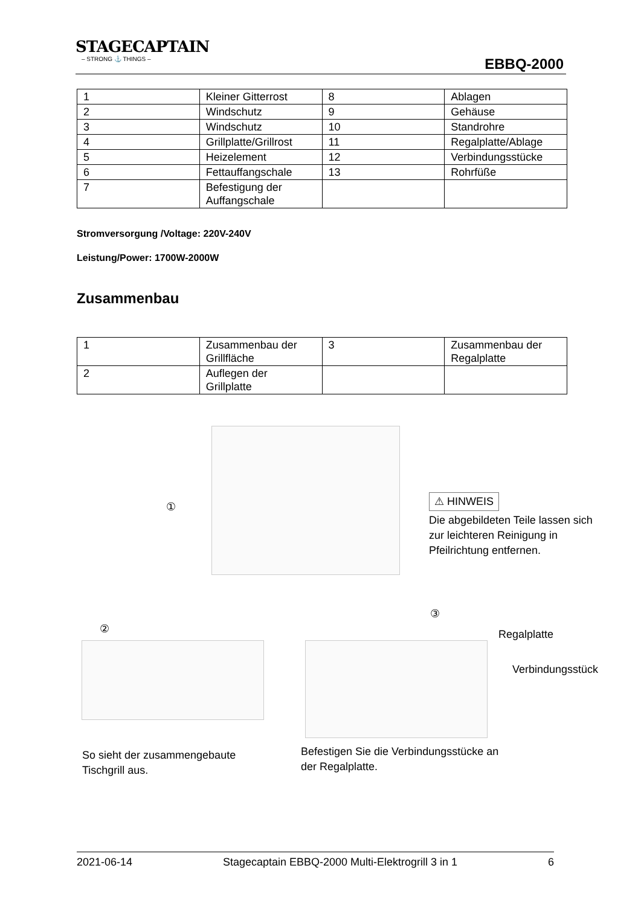STAGECAPTAIN
– STRONG ⚓ THINGS –
EBBQ-2000
| 1 | Kleiner Gitterrost | 8 | Ablagen |
| 2 | Windschutz | 9 | Gehäuse |
| 3 | Windschutz | 10 | Standrohre |
| 4 | Grillplatte/Grillrost | 11 | Regalplatte/Ablage |
| 5 | Heizelement | 12 | Verbindungsstücke |
| 6 | Fettauffangschale | 13 | Rohrfüße |
| 7 | Befestigung der Auffangschale | | |
Stromversorgung /Voltage: 220V-240V
Leistung/Power: 1700W-2000W
Zusammenbau
| 1 | Zusammenbau der Grillfläche | 3 | Zusammenbau der Regalplatte |
| 2 | Auflegen der Grillplatte | | |
①
⚠ HINWEIS
Die abgebildeten Teile lassen sich zur leichteren Reinigung in Pfeilrichtung entfernen.
②
③
Regalplatte
Verbindungsstück
So sieht der zusammengebaute
Tischgrill aus.
Befestigen Sie die Verbindungsstücke an
der Regalplatte.
2021-06-14 Stagecaptain EBBQ-2000 Multi-Elektrogrill 3 in 1 6